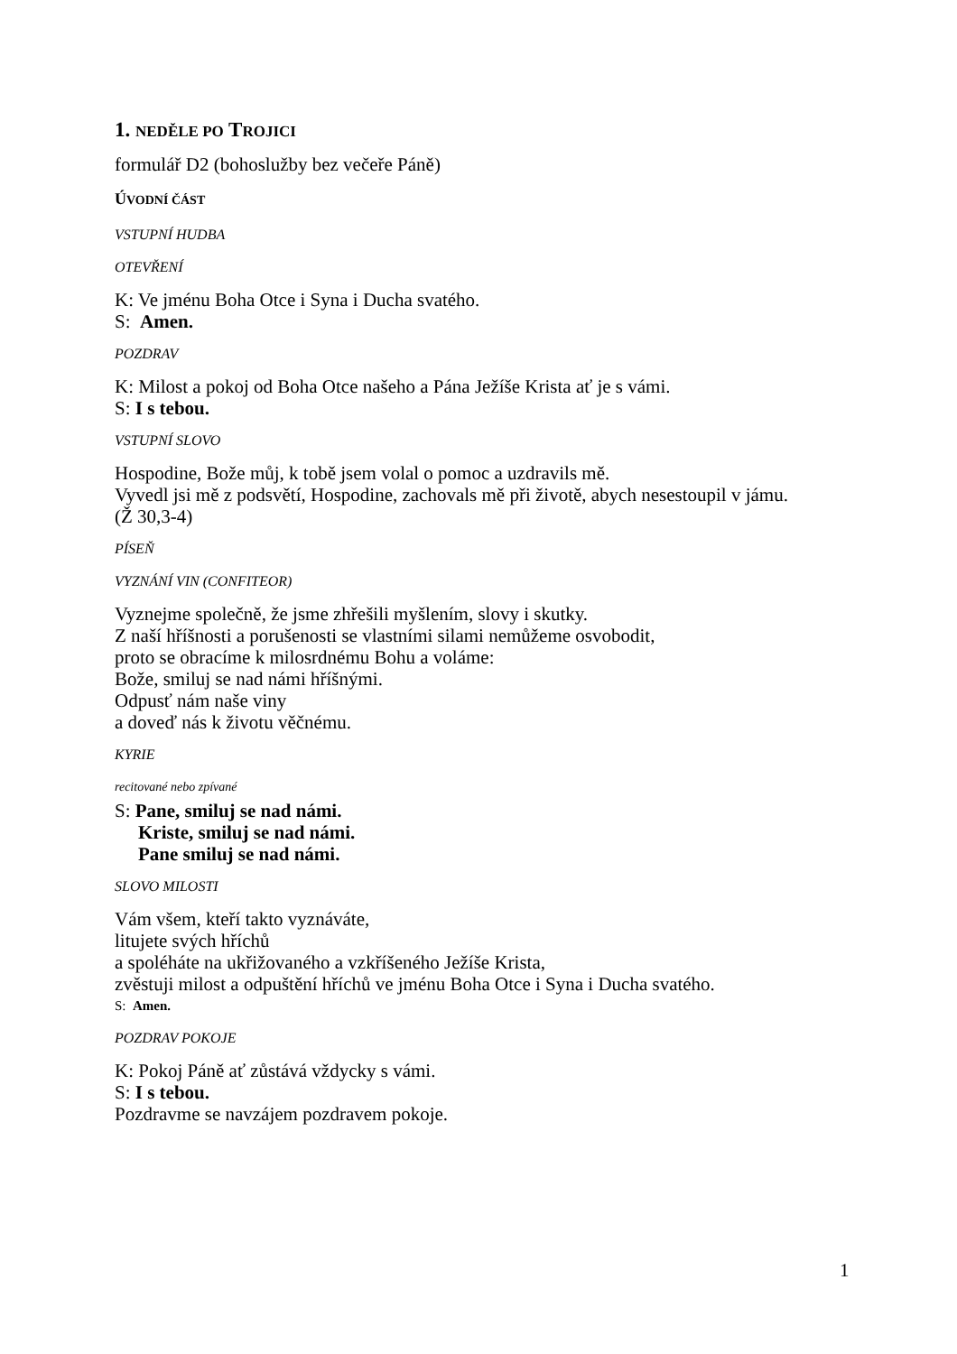1. NEDĚLE PO TROJICI
formulář D2 (bohoslužby bez večeře Páně)
ÚVODNÍ ČÁST
VSTUPNÍ HUDBA
OTEVŘENÍ
K: Ve jménu Boha Otce i Syna i Ducha svatého.
S: Amen.
POZDRAV
K: Milost a pokoj od Boha Otce našeho a Pána Ježíše Krista ať je s vámi.
S: I s tebou.
VSTUPNÍ SLOVO
Hospodine, Bože můj, k tobě jsem volal o pomoc a uzdravils mě.
Vyvedl jsi mě z podsvětí, Hospodine, zachovals mě při životě, abych nesestoupil v jámu.
(Ž 30,3-4)
PÍSEŇ
VYZNÁNÍ VIN (CONFITEOR)
Vyznejme společně, že jsme zhřešili myšlením, slovy i skutky.
Z naší hříšnosti a porušenosti se vlastními silami nemůžeme osvobodit,
proto se obracíme k milosrdnému Bohu a voláme:
Bože, smiluj se nad námi hříšnými.
Odpusť nám naše viny
a doveď nás k životu věčnému.
KYRIE
recitované nebo zpívané
S: Pane, smiluj se nad námi.
Kriste, smiluj se nad námi.
Pane smiluj se nad námi.
SLOVO MILOSTI
Vám všem, kteří takto vyznáváte,
litujete svých hříchů
a spoléháte na ukřižovaného a vzkříšeného Ježíše Krista,
zvěstuji milost a odpuštění hříchů ve jménu Boha Otce i Syna i Ducha svatého.
S: Amen.
POZDRAV POKOJE
K: Pokoj Páně ať zůstává vždycky s vámi.
S: I s tebou.
Pozdravme se navzájem pozdravem pokoje.
1